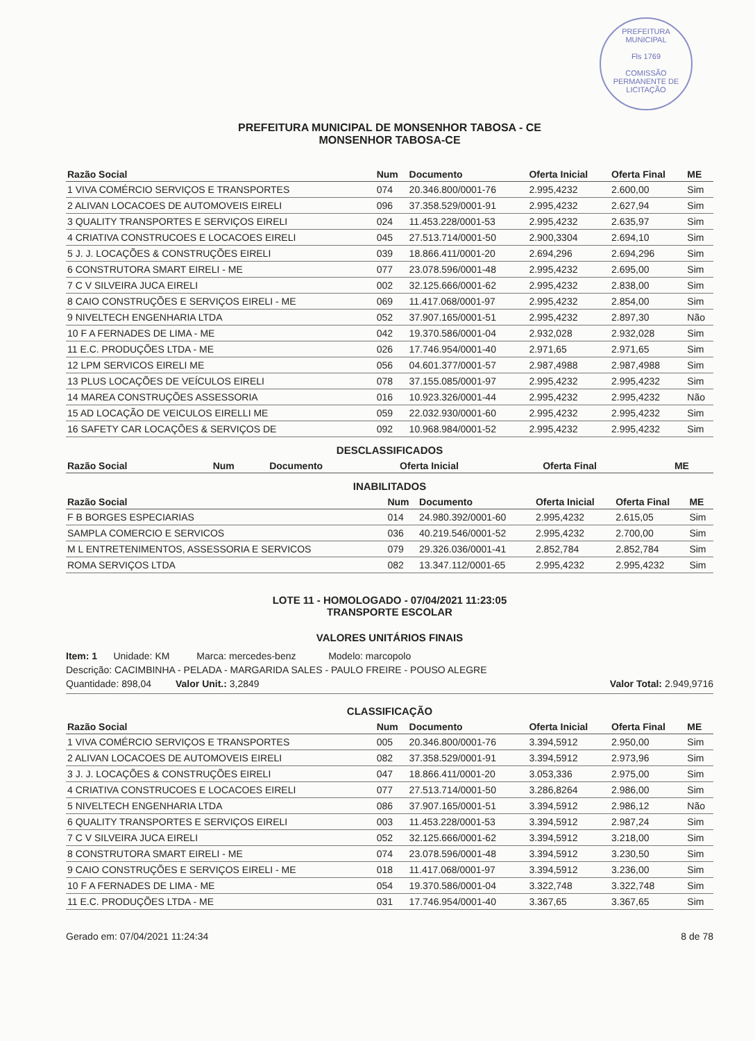PREFEITURA MUNICIPAL
Fls 1769
COMISSÃO PERMANENTE DE LICITAÇÃO
PREFEITURA MUNICIPAL DE MONSENHOR TABOSA - CE
MONSENHOR TABOSA-CE
| Razão Social | Num | Documento | Oferta Inicial | Oferta Final | ME |
| --- | --- | --- | --- | --- | --- |
| 1 VIVA COMÉRCIO SERVIÇOS E TRANSPORTES | 074 | 20.346.800/0001-76 | 2.995,4232 | 2.600,00 | Sim |
| 2 ALIVAN LOCACOES DE AUTOMOVEIS EIRELI | 096 | 37.358.529/0001-91 | 2.995,4232 | 2.627,94 | Sim |
| 3 QUALITY TRANSPORTES E SERVIÇOS EIRELI | 024 | 11.453.228/0001-53 | 2.995,4232 | 2.635,97 | Sim |
| 4 CRIATIVA CONSTRUCOES E LOCACOES EIRELI | 045 | 27.513.714/0001-50 | 2.900,3304 | 2.694,10 | Sim |
| 5 J. J. LOCAÇÕES & CONSTRUÇÕES EIRELI | 039 | 18.866.411/0001-20 | 2.694,296 | 2.694,296 | Sim |
| 6 CONSTRUTORA SMART EIRELI - ME | 077 | 23.078.596/0001-48 | 2.995,4232 | 2.695,00 | Sim |
| 7 C V SILVEIRA JUCA EIRELI | 002 | 32.125.666/0001-62 | 2.995,4232 | 2.838,00 | Sim |
| 8 CAIO CONSTRUÇÕES E SERVIÇOS EIRELI - ME | 069 | 11.417.068/0001-97 | 2.995,4232 | 2.854,00 | Sim |
| 9 NIVELTECH ENGENHARIA LTDA | 052 | 37.907.165/0001-51 | 2.995,4232 | 2.897,30 | Não |
| 10 F A FERNADES DE LIMA - ME | 042 | 19.370.586/0001-04 | 2.932,028 | 2.932,028 | Sim |
| 11 E.C. PRODUÇÕES LTDA - ME | 026 | 17.746.954/0001-40 | 2.971,65 | 2.971,65 | Sim |
| 12 LPM SERVICOS EIRELI ME | 056 | 04.601.377/0001-57 | 2.987,4988 | 2.987,4988 | Sim |
| 13 PLUS LOCAÇÕES DE VEÍCULOS EIRELI | 078 | 37.155.085/0001-97 | 2.995,4232 | 2.995,4232 | Sim |
| 14 MAREA CONSTRUÇÕES ASSESSORIA | 016 | 10.923.326/0001-44 | 2.995,4232 | 2.995,4232 | Não |
| 15 AD LOCAÇÃO DE VEICULOS EIRELLI ME | 059 | 22.032.930/0001-60 | 2.995,4232 | 2.995,4232 | Sim |
| 16 SAFETY CAR LOCAÇÕES & SERVIÇOS DE | 092 | 10.968.984/0001-52 | 2.995,4232 | 2.995,4232 | Sim |
DESCLASSIFICADOS
| Razão Social | Num | Documento | Oferta Inicial | Oferta Final | ME |
| --- | --- | --- | --- | --- | --- |
INABILITADOS
| Razão Social | Num | Documento | Oferta Inicial | Oferta Final | ME |
| --- | --- | --- | --- | --- | --- |
| F B BORGES ESPECIARIAS | 014 | 24.980.392/0001-60 | 2.995,4232 | 2.615,05 | Sim |
| SAMPLA COMERCIO E SERVICOS | 036 | 40.219.546/0001-52 | 2.995,4232 | 2.700,00 | Sim |
| M L ENTRETENIMENTOS, ASSESSORIA E SERVICOS | 079 | 29.326.036/0001-41 | 2.852,784 | 2.852,784 | Sim |
| ROMA SERVIÇOS LTDA | 082 | 13.347.112/0001-65 | 2.995,4232 | 2.995,4232 | Sim |
LOTE 11 - HOMOLOGADO - 07/04/2021 11:23:05
TRANSPORTE ESCOLAR
VALORES UNITÁRIOS FINAIS
Item: 1 Unidade: KM Marca: mercedes-benz Modelo: marcopolo
Descrição: CACIMBINHA - PELADA - MARGARIDA SALES - PAULO FREIRE - POUSO ALEGRE
Quantidade: 898,04 Valor Unit.: 3,2849 Valor Total: 2.949,9716
CLASSIFICAÇÃO
| Razão Social | Num | Documento | Oferta Inicial | Oferta Final | ME |
| --- | --- | --- | --- | --- | --- |
| 1 VIVA COMÉRCIO SERVIÇOS E TRANSPORTES | 005 | 20.346.800/0001-76 | 3.394,5912 | 2.950,00 | Sim |
| 2 ALIVAN LOCACOES DE AUTOMOVEIS EIRELI | 082 | 37.358.529/0001-91 | 3.394,5912 | 2.973,96 | Sim |
| 3 J. J. LOCAÇÕES & CONSTRUÇÕES EIRELI | 047 | 18.866.411/0001-20 | 3.053,336 | 2.975,00 | Sim |
| 4 CRIATIVA CONSTRUCOES E LOCACOES EIRELI | 077 | 27.513.714/0001-50 | 3.286,8264 | 2.986,00 | Sim |
| 5 NIVELTECH ENGENHARIA LTDA | 086 | 37.907.165/0001-51 | 3.394,5912 | 2.986,12 | Não |
| 6 QUALITY TRANSPORTES E SERVIÇOS EIRELI | 003 | 11.453.228/0001-53 | 3.394,5912 | 2.987,24 | Sim |
| 7 C V SILVEIRA JUCA EIRELI | 052 | 32.125.666/0001-62 | 3.394,5912 | 3.218,00 | Sim |
| 8 CONSTRUTORA SMART EIRELI - ME | 074 | 23.078.596/0001-48 | 3.394,5912 | 3.230,50 | Sim |
| 9 CAIO CONSTRUÇÕES E SERVIÇOS EIRELI - ME | 018 | 11.417.068/0001-97 | 3.394,5912 | 3.236,00 | Sim |
| 10 F A FERNADES DE LIMA - ME | 054 | 19.370.586/0001-04 | 3.322,748 | 3.322,748 | Sim |
| 11 E.C. PRODUÇÕES LTDA - ME | 031 | 17.746.954/0001-40 | 3.367,65 | 3.367,65 | Sim |
Gerado em: 07/04/2021 11:24:34 8 de 78